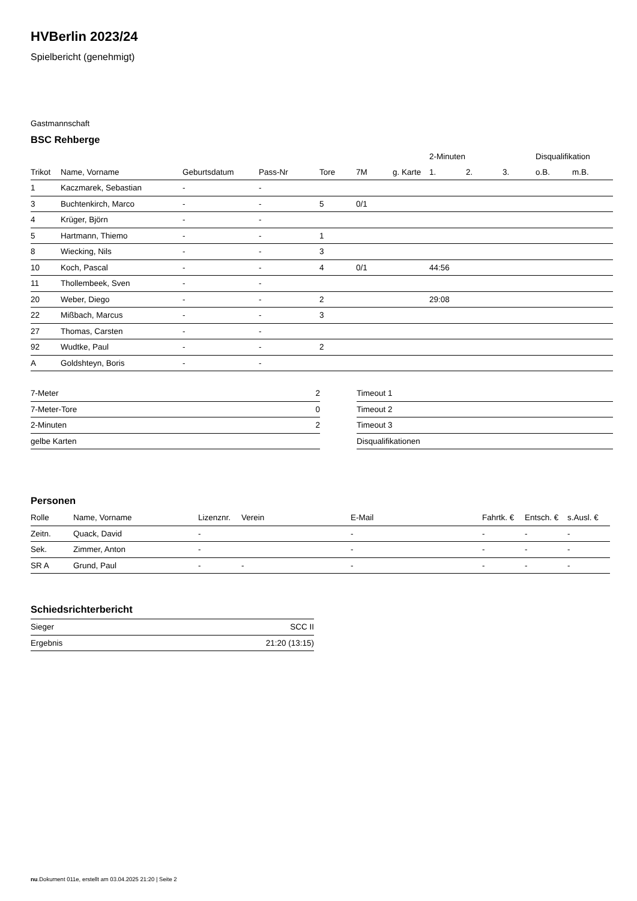HVBerlin 2023/24
Spielbericht (genehmigt)
Gastmannschaft
BSC Rehberge
| | | | | | | | 2-Minuten | | | Disqualifikation | |
| --- | --- | --- | --- | --- | --- | --- | --- | --- | --- | --- | --- |
| Trikot | Name, Vorname | Geburtsdatum | Pass-Nr | Tore | 7M | g. Karte | 1. | 2. | 3. | o.B. | m.B. |
| 1 | Kaczmarek, Sebastian | - | - | | | | | | | | |
| 3 | Buchtenkirch, Marco | - | - | 5 | 0/1 | | | | | | |
| 4 | Krüger, Björn | - | - | | | | | | | | |
| 5 | Hartmann, Thiemo | - | - | 1 | | | | | | | |
| 8 | Wiecking, Nils | - | - | 3 | | | | | | | |
| 10 | Koch, Pascal | - | - | 4 | 0/1 | | 44:56 | | | | |
| 11 | Thollembeek, Sven | - | - | | | | | | | | |
| 20 | Weber, Diego | - | - | 2 | | | 29:08 | | | | |
| 22 | Mißbach, Marcus | - | - | 3 | | | | | | | |
| 27 | Thomas, Carsten | - | - | | | | | | | | |
| 92 | Wudtke, Paul | - | - | 2 | | | | | | | |
| A | Goldshteyn, Boris | - | - | | | | | | | | |
| 7-Meter | 2 |
| 7-Meter-Tore | 0 |
| 2-Minuten | 2 |
| gelbe Karten | |
| Timeout 1 |
| Timeout 2 |
| Timeout 3 |
| Disqualifikationen |
Personen
| Rolle | Name, Vorname | Lizenznr. | Verein | E-Mail | Fahrtk. € | Entsch. € | s.Ausl. € |
| --- | --- | --- | --- | --- | --- | --- | --- |
| Zeitn. | Quack, David | - | | - | - | - | - |
| Sek. | Zimmer, Anton | - | | - | - | - | - |
| SR A | Grund, Paul | - | - | - | - | - | - |
Schiedsrichterbericht
| Sieger | SCC II |
| Ergebnis | 21:20 (13:15) |
nu.Dokument 011e, erstellt am 03.04.2025 21:20 | Seite 2